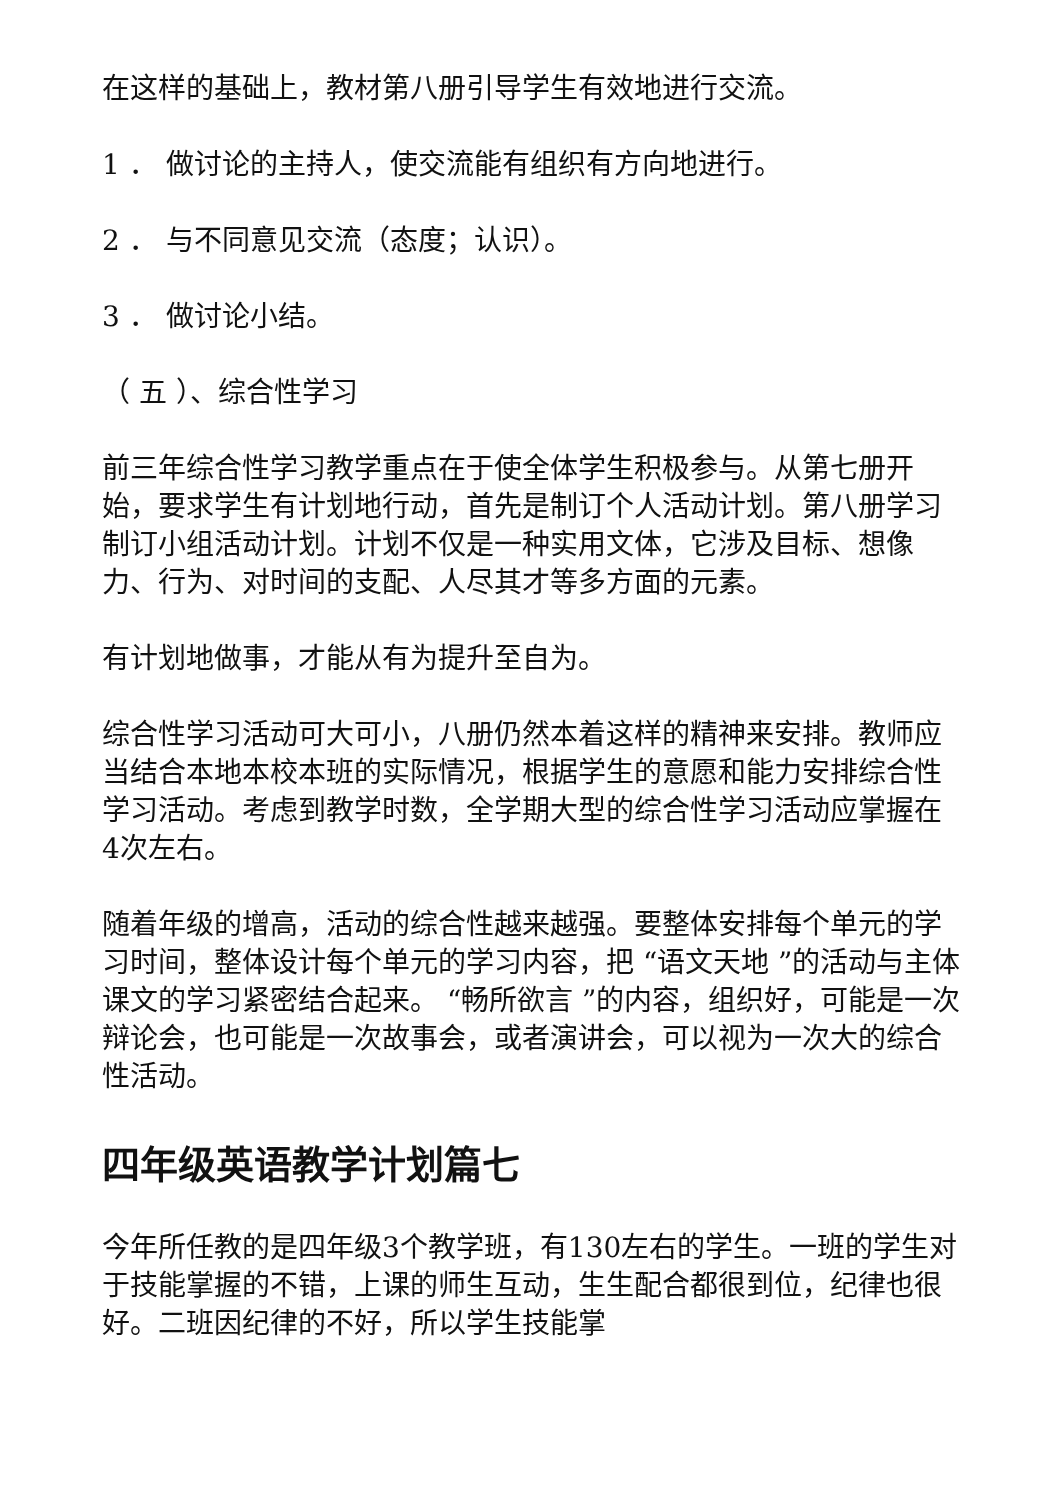在这样的基础上，教材第八册引导学生有效地进行交流。
1 ． 做讨论的主持人，使交流能有组织有方向地进行。
2 ． 与不同意见交流（态度；认识）。
3 ． 做讨论小结。
（ 五 ）、综合性学习
前三年综合性学习教学重点在于使全体学生积极参与。从第七册开始，要求学生有计划地行动，首先是制订个人活动计划。第八册学习制订小组活动计划。计划不仅是一种实用文体，它涉及目标、想像力、行为、对时间的支配、人尽其才等多方面的元素。
有计划地做事，才能从有为提升至自为。
综合性学习活动可大可小，八册仍然本着这样的精神来安排。教师应当结合本地本校本班的实际情况，根据学生的意愿和能力安排综合性学习活动。考虑到教学时数，全学期大型的综合性学习活动应掌握在 4次左右。
随着年级的增高，活动的综合性越来越强。要整体安排每个单元的学习时间，整体设计每个单元的学习内容，把 “语文天地 ”的活动与主体课文的学习紧密结合起来。 “畅所欲言 ”的内容，组织好，可能是一次辩论会，也可能是一次故事会，或者演讲会，可以视为一次大的综合性活动。
四年级英语教学计划篇七
今年所任教的是四年级3个教学班，有130左右的学生。一班的学生对于技能掌握的不错，上课的师生互动，生生配合都很到位，纪律也很好。二班因纪律的不好，所以学生技能掌